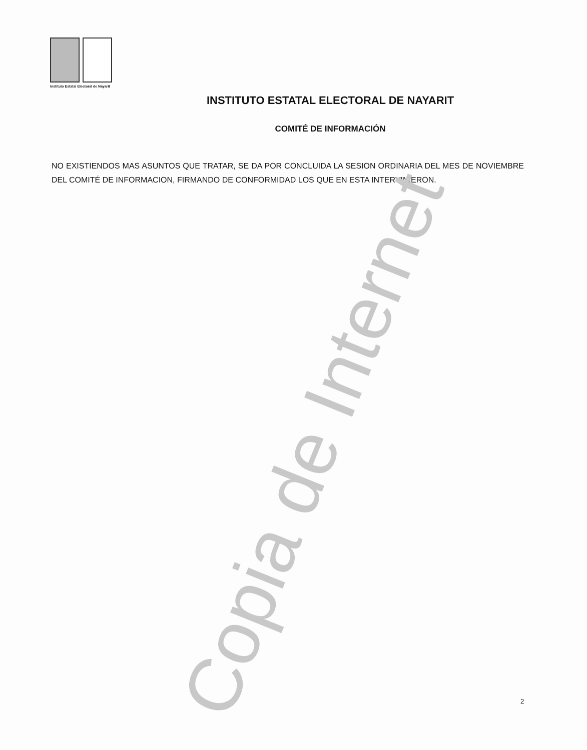Instituto Estatal Electoral de Nayarit
INSTITUTO ESTATAL ELECTORAL DE NAYARIT
COMITÉ DE INFORMACIÓN
NO EXISTIENDOS MAS ASUNTOS QUE TRATAR, SE DA POR CONCLUIDA LA SESION ORDINARIA DEL MES DE NOVIEMBRE DEL COMITÉ DE INFORMACION, FIRMANDO DE CONFORMIDAD LOS QUE EN ESTA INTERVINIERON.
Copia de Internet 2